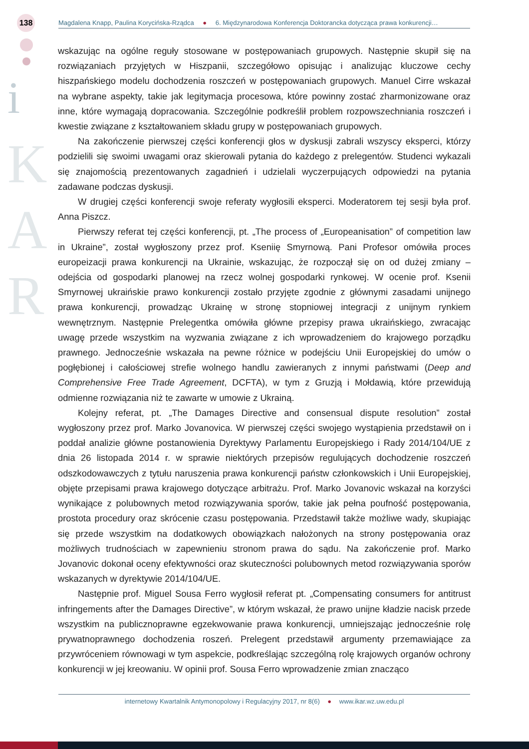138
i
K
A
R
Magdalena Knapp, Paulina Korycińska-Rządca ● 6. Międzynarodowa Konferencja Doktorancka dotycząca prawa konkurencji…
wskazując na ogólne reguły stosowane w postępowaniach grupowych. Następnie skupił się na rozwiązaniach przyjętych w Hiszpanii, szczegółowo opisując i analizując kluczowe cechy hiszpańskiego modelu dochodzenia roszczeń w postępowaniach grupowych. Manuel Cirre wskazał na wybrane aspekty, takie jak legitymacja procesowa, które powinny zostać zharmonizowane oraz inne, które wymagają dopracowania. Szczególnie podkreślił problem rozpowszechniania roszczeń i kwestie związane z kształtowaniem składu grupy w postępowaniach grupowych.
Na zakończenie pierwszej części konferencji głos w dyskusji zabrali wszyscy eksperci, którzy podzielili się swoimi uwagami oraz skierowali pytania do każdego z prelegentów. Studenci wykazali się znajomością prezentowanych zagadnień i udzielali wyczerpujących odpowiedzi na pytania zadawane podczas dyskusji.
W drugiej części konferencji swoje referaty wygłosili eksperci. Moderatorem tej sesji była prof. Anna Piszcz.
Pierwszy referat tej części konferencji, pt. „The process of „Europeanisation” of competition law in Ukraine”, został wygłoszony przez prof. Kseniię Smyrnową. Pani Profesor omówiła proces europeizacji prawa konkurencji na Ukrainie, wskazując, że rozpoczął się on od dużej zmiany – odejścia od gospodarki planowej na rzecz wolnej gospodarki rynkowej. W ocenie prof. Ksenii Smyrnowej ukraińskie prawo konkurencji zostało przyjęte zgodnie z głównymi zasadami unijnego prawa konkurencji, prowadząc Ukrainę w stronę stopniowej integracji z unijnym rynkiem wewnętrznym. Następnie Prelegentka omówiła główne przepisy prawa ukraińskiego, zwracając uwagę przede wszystkim na wyzwania związane z ich wprowadzeniem do krajowego porządku prawnego. Jednocześnie wskazała na pewne różnice w podejściu Unii Europejskiej do umów o pogłębionej i całościowej strefie wolnego handlu zawieranych z innymi państwami (Deep and Comprehensive Free Trade Agreement, DCFTA), w tym z Gruzją i Mołdawią, które przewidują odmienne rozwiązania niż te zawarte w umowie z Ukrainą.
Kolejny referat, pt. „The Damages Directive and consensual dispute resolution” został wygłoszony przez prof. Marko Jovanovica. W pierwszej części swojego wystąpienia przedstawił on i poddał analizie główne postanowienia Dyrektywy Parlamentu Europejskiego i Rady 2014/104/UE z dnia 26 listopada 2014 r. w sprawie niektórych przepisów regulujących dochodzenie roszczeń odszkodowawczych z tytułu naruszenia prawa konkurencji państw członkowskich i Unii Europejskiej, objęte przepisami prawa krajowego dotyczące arbitrażu. Prof. Marko Jovanovic wskazał na korzyści wynikające z polubownych metod rozwiązywania sporów, takie jak pełna poufność postępowania, prostota procedury oraz skrócenie czasu postępowania. Przedstawił także możliwe wady, skupiając się przede wszystkim na dodatkowych obowiązkach nałożonych na strony postępowania oraz możliwych trudnościach w zapewnieniu stronom prawa do sądu. Na zakończenie prof. Marko Jovanovic dokonał oceny efektywności oraz skuteczności polubownych metod rozwiązywania sporów wskazanych w dyrektywie 2014/104/UE.
Następnie prof. Miguel Sousa Ferro wygłosił referat pt. „Compensating consumers for antitrust infringements after the Damages Directive”, w którym wskazał, że prawo unijne kładzie nacisk przede wszystkim na publicznoprawne egzekwowanie prawa konkurencji, umniejszając jednocześnie rolę prywatnoprawnego dochodzenia roszeń. Prelegent przedstawił argumenty przemawiające za przywróceniem równowagi w tym aspekcie, podkreślając szczególną rolę krajowych organów ochrony konkurencji w jej kreowaniu. W opinii prof. Sousa Ferro wprowadzenie zmian znacząco
internetowy Kwartalnik Antymonopolowy i Regulacyjny 2017, nr 8(6) ● www.ikar.wz.uw.edu.pl